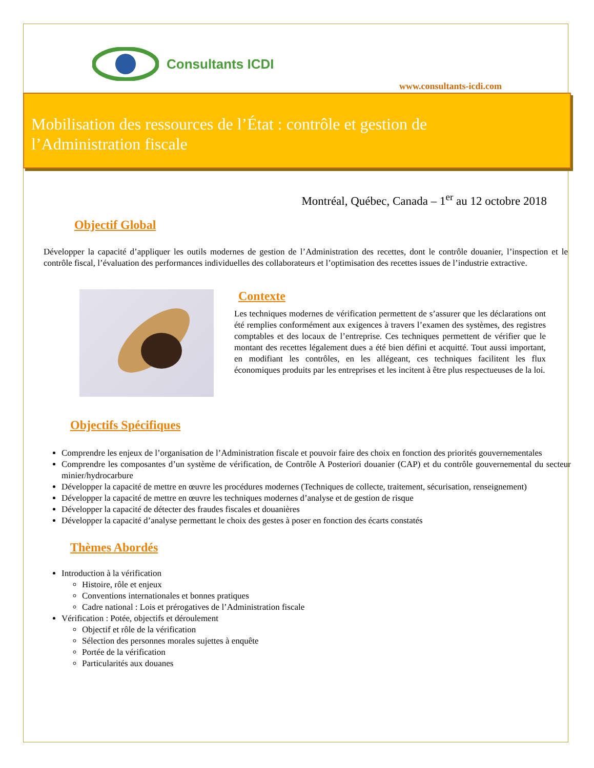Consultants ICDI
www.consultants-icdi.com
Mobilisation des ressources de l’État : contrôle et gestion de
l’Administration fiscale
Montréal, Québec, Canada – 1<sup>er</sup> au 12 octobre 2018
Objectif Global
Développer la capacité d’appliquer les outils modernes de gestion de l’Administration des recettes, dont le contrôle douanier, l’inspection et le contrôle fiscal, l’évaluation des performances individuelles des collaborateurs et l’optimisation des recettes issues de l’industrie extractive.
Contexte
Les techniques modernes de vérification permettent de s’assurer que les déclarations ont été remplies conformément aux exigences à travers l’examen des systèmes, des registres comptables et des locaux de l’entreprise. Ces techniques permettent de vérifier que le montant des recettes légalement dues a été bien défini et acquitté. Tout aussi important, en modifiant les contrôles, en les allégeant, ces techniques facilitent les flux économiques produits par les entreprises et les incitent à être plus respectueuses de la loi.
Objectifs Spécifiques
Comprendre les enjeux de l’organisation de l’Administration fiscale et pouvoir faire des choix en fonction des priorités gouvernementales
Comprendre les composantes d’un système de vérification, de Contrôle A Posteriori douanier (CAP) et du contrôle gouvernemental du secteur minier/hydrocarbure
Développer la capacité de mettre en œuvre les procédures modernes (Techniques de collecte, traitement, sécurisation, renseignement)
Développer la capacité de mettre en œuvre les techniques modernes d’analyse et de gestion de risque
Développer la capacité de détecter des fraudes fiscales et douanières
Développer la capacité d’analyse permettant le choix des gestes à poser en fonction des écarts constatés
Thèmes Abordés
Introduction à la vérification
Histoire, rôle et enjeux
Conventions internationales et bonnes pratiques
Cadre national : Lois et prérogatives de l’Administration fiscale
Vérification : Potée, objectifs et déroulement
Objectif et rôle de la vérification
Sélection des personnes morales sujettes à enquête
Portée de la vérification
Particularités aux douanes